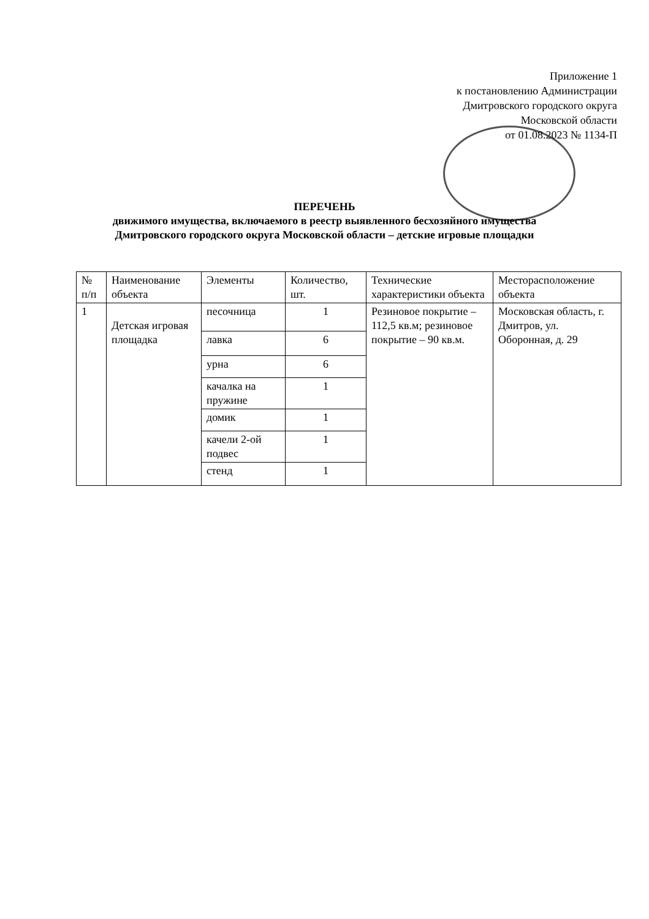Приложение 1
к постановлению Администрации
Дмитровского городского округа
Московской области
от 01.08.2023 № 1134-П
ПЕРЕЧЕНЬ
движимого имущества, включаемого в реестр выявленного бесхозяйного имущества
Дмитровского городского округа Московской области – детские игровые площадки
| № п/п | Наименование объекта | Элементы | Количество, шт. | Технические характеристики объекта | Месторасположение объекта |
| --- | --- | --- | --- | --- | --- |
| 1 | Детская игровая площадка | песочница | 1 | Резиновое покрытие – 112,5 кв.м; резиновое покрытие – 90 кв.м. | Московская область, г. Дмитров, ул. Оборонная, д. 29 |
| | | лавка | 6 | | |
| | | урна | 6 | | |
| | | качалка на пружине | 1 | | |
| | | домик | 1 | | |
| | | качели 2-ой подвес | 1 | | |
| | | стенд | 1 | | |